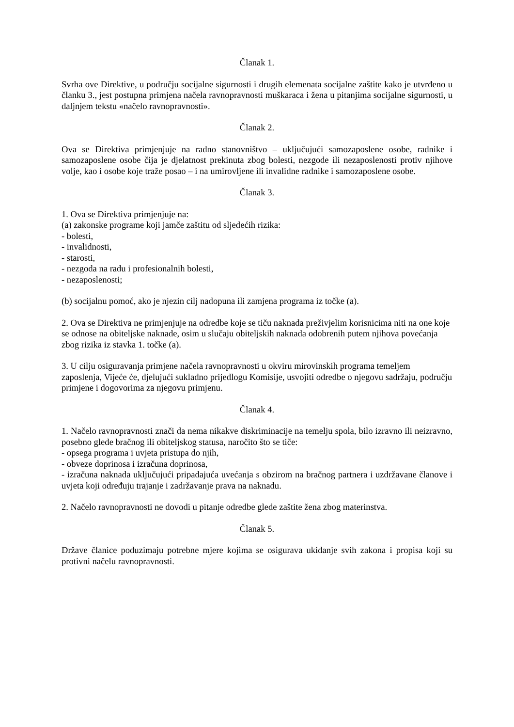Članak 1.
Svrha ove Direktive, u području socijalne sigurnosti i drugih elemenata socijalne zaštite kako je utvrđeno u članku 3., jest postupna primjena načela ravnopravnosti muškaraca i žena u pitanjima socijalne sigurnosti, u daljnjem tekstu «načelo ravnopravnosti».
Članak 2.
Ova se Direktiva primjenjuje na radno stanovništvo – uključujući samozaposlene osobe, radnike i samozaposlene osobe čija je djelatnost prekinuta zbog bolesti, nezgode ili nezaposlenosti protiv njihove volje, kao i osobe koje traže posao – i na umirovljene ili invalidne radnike i samozaposlene osobe.
Članak 3.
1. Ova se Direktiva primjenjuje na:
(a) zakonske programe koji jamče zaštitu od sljedećih rizika:
- bolesti,
- invalidnosti,
- starosti,
- nezgoda na radu i profesionalnih bolesti,
- nezaposlenosti;
(b) socijalnu pomoć, ako je njezin cilj nadopuna ili zamjena programa iz točke (a).
2. Ova se Direktiva ne primjenjuje na odredbe koje se tiču naknada preživjelim korisnicima niti na one koje se odnose na obiteljske naknade, osim u slučaju obiteljskih naknada odobrenih putem njihova povećanja zbog rizika iz stavka 1. točke (a).
3. U cilju osiguravanja primjene načela ravnopravnosti u okviru mirovinskih programa temeljem zaposlenja, Vijeće će, djelujući sukladno prijedlogu Komisije, usvojiti odredbe o njegovu sadržaju, području primjene i dogovorima za njegovu primjenu.
Članak 4.
1. Načelo ravnopravnosti znači da nema nikakve diskriminacije na temelju spola, bilo izravno ili neizravno, posebno glede bračnog ili obiteljskog statusa, naročito što se tiče:
- opsega programa i uvjeta pristupa do njih,
- obveze doprinosa i izračuna doprinosa,
- izračuna naknada uključujući pripadajuća uvećanja s obzirom na bračnog partnera i uzdržavane članove i uvjeta koji određuju trajanje i zadržavanje prava na naknadu.
2. Načelo ravnopravnosti ne dovodi u pitanje odredbe glede zaštite žena zbog materinstva.
Članak 5.
Države članice poduzimaju potrebne mjere kojima se osigurava ukidanje svih zakona i propisa koji su protivni načelu ravnopravnosti.